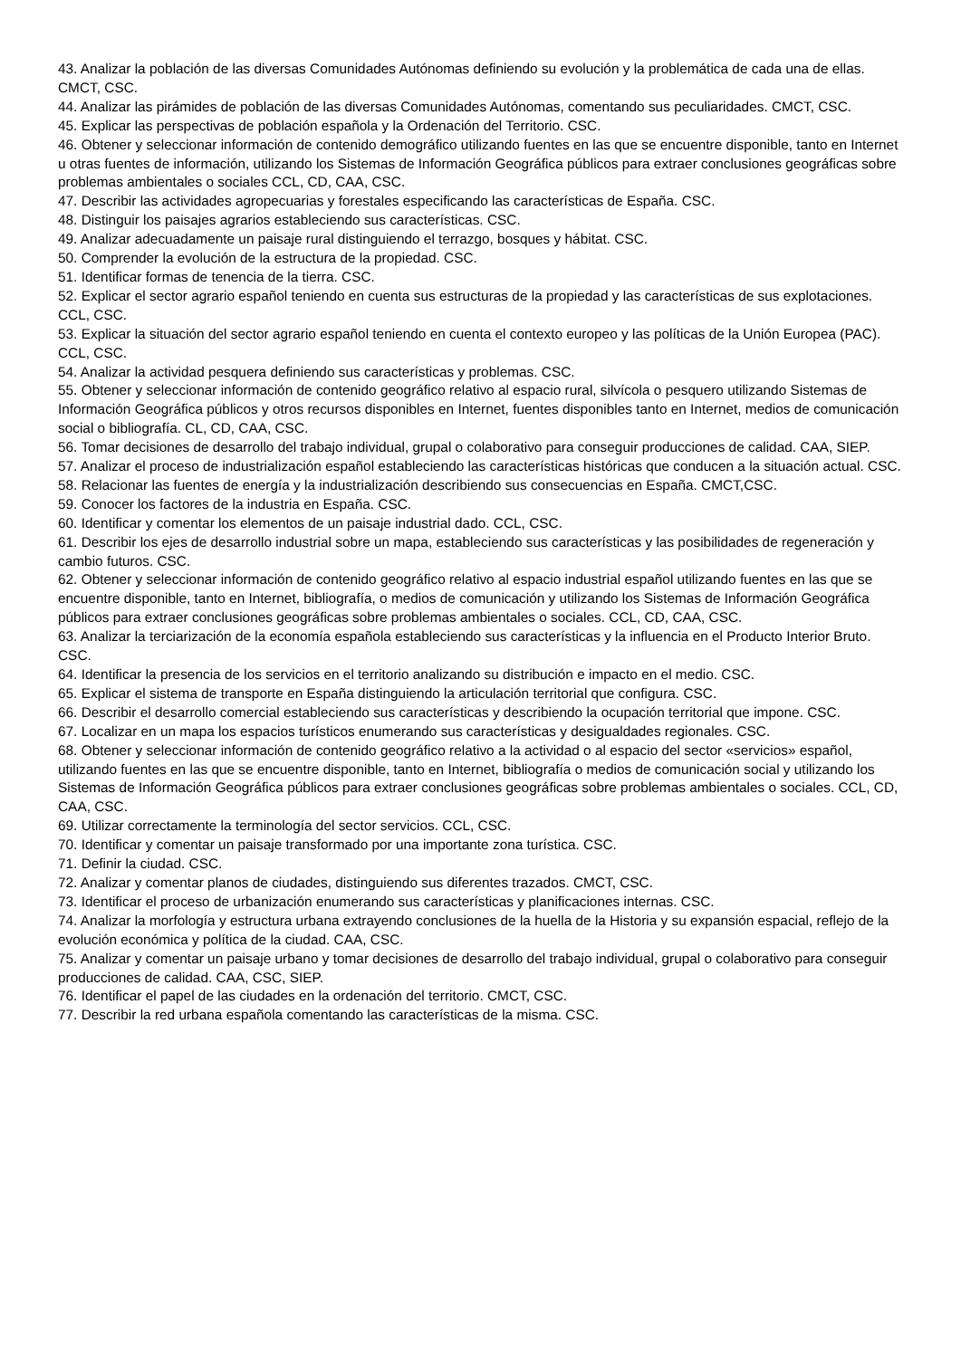43. Analizar la población de las diversas Comunidades Autónomas definiendo su evolución y la problemática de cada una de ellas. CMCT, CSC.
44. Analizar las pirámides de población de las diversas Comunidades Autónomas, comentando sus peculiaridades. CMCT, CSC.
45. Explicar las perspectivas de población española y la Ordenación del Territorio. CSC.
46. Obtener y seleccionar información de contenido demográfico utilizando fuentes en las que se encuentre disponible, tanto en Internet u otras fuentes de información, utilizando los Sistemas de Información Geográfica públicos para extraer conclusiones geográficas sobre problemas ambientales o sociales CCL, CD, CAA, CSC.
47. Describir las actividades agropecuarias y forestales especificando las características de España. CSC.
48. Distinguir los paisajes agrarios estableciendo sus características. CSC.
49. Analizar adecuadamente un paisaje rural distinguiendo el terrazgo, bosques y hábitat. CSC.
50. Comprender la evolución de la estructura de la propiedad. CSC.
51. Identificar formas de tenencia de la tierra. CSC.
52. Explicar el sector agrario español teniendo en cuenta sus estructuras de la propiedad y las características de sus explotaciones. CCL, CSC.
53. Explicar la situación del sector agrario español teniendo en cuenta el contexto europeo y las políticas de la Unión Europea (PAC). CCL, CSC.
54. Analizar la actividad pesquera definiendo sus características y problemas. CSC.
55. Obtener y seleccionar información de contenido geográfico relativo al espacio rural, silvícola o pesquero utilizando Sistemas de Información Geográfica públicos y otros recursos disponibles en Internet, fuentes disponibles tanto en Internet, medios de comunicación social o bibliografía. CL, CD, CAA, CSC.
56. Tomar decisiones de desarrollo del trabajo individual, grupal o colaborativo para conseguir producciones de calidad. CAA, SIEP.
57. Analizar el proceso de industrialización español estableciendo las características históricas que conducen a la situación actual. CSC.
58. Relacionar las fuentes de energía y la industrialización describiendo sus consecuencias en España. CMCT,CSC.
59. Conocer los factores de la industria en España. CSC.
60. Identificar y comentar los elementos de un paisaje industrial dado. CCL, CSC.
61. Describir los ejes de desarrollo industrial sobre un mapa, estableciendo sus características y las posibilidades de regeneración y cambio futuros. CSC.
62. Obtener y seleccionar información de contenido geográfico relativo al espacio industrial español utilizando fuentes en las que se encuentre disponible, tanto en Internet, bibliografía, o medios de comunicación y utilizando los Sistemas de Información Geográfica públicos para extraer conclusiones geográficas sobre problemas ambientales o sociales. CCL, CD, CAA, CSC.
63. Analizar la terciarización de la economía española estableciendo sus características y la influencia en el Producto Interior Bruto. CSC.
64. Identificar la presencia de los servicios en el territorio analizando su distribución e impacto en el medio. CSC.
65. Explicar el sistema de transporte en España distinguiendo la articulación territorial que configura. CSC.
66. Describir el desarrollo comercial estableciendo sus características y describiendo la ocupación territorial que impone. CSC.
67. Localizar en un mapa los espacios turísticos enumerando sus características y desigualdades regionales. CSC.
68. Obtener y seleccionar información de contenido geográfico relativo a la actividad o al espacio del sector «servicios» español, utilizando fuentes en las que se encuentre disponible, tanto en Internet, bibliografía o medios de comunicación social y utilizando los Sistemas de Información Geográfica públicos para extraer conclusiones geográficas sobre problemas ambientales o sociales. CCL, CD, CAA, CSC.
69. Utilizar correctamente la terminología del sector servicios. CCL, CSC.
70. Identificar y comentar un paisaje transformado por una importante zona turística. CSC.
71. Definir la ciudad. CSC.
72. Analizar y comentar planos de ciudades, distinguiendo sus diferentes trazados. CMCT, CSC.
73. Identificar el proceso de urbanización enumerando sus características y planificaciones internas. CSC.
74. Analizar la morfología y estructura urbana extrayendo conclusiones de la huella de la Historia y su expansión espacial, reflejo de la evolución económica y política de la ciudad. CAA, CSC.
75. Analizar y comentar un paisaje urbano y tomar decisiones de desarrollo del trabajo individual, grupal o colaborativo para conseguir producciones de calidad. CAA, CSC, SIEP.
76. Identificar el papel de las ciudades en la ordenación del territorio. CMCT, CSC.
77. Describir la red urbana española comentando las características de la misma. CSC.